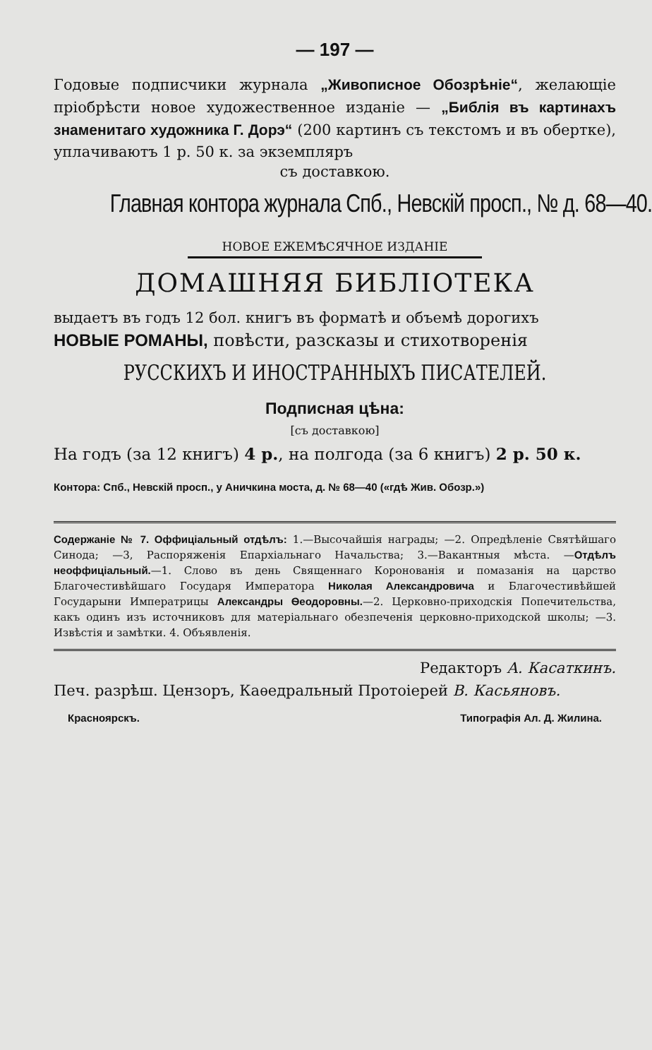— 197 —
Годовые подписчики журнала „Живописное Обозрѣніе“, желающіе пріобрѣсти новое художественное изданіе — „Библія въ картинахъ знаменитаго художника Г. Дорэ“ (200 картинъ съ текстомъ и въ обертке), уплачиваютъ 1 р. 50 к. за экземпляръ
съ доставкою.
Главная контора журнала Спб., Невскій просп., № д. 68—40.
НОВОЕ ЕЖЕМѢСЯЧНОЕ ИЗДАНІЕ
ДОМАШНЯЯ БИБЛІОТЕКА
выдаетъ въ годъ 12 бол. книгъ въ форматѣ и объемѣ дорогихъ
НОВЫЕ РОМАНЫ, повѣсти, разсказы и стихотворенія
РУССКИХЪ И ИНОСТРАННЫХЪ ПИСАТЕЛЕЙ.
Подписная цѣна:
[съ доставкою]
На годъ (за 12 книгъ) 4 р., на полгода (за 6 книгъ) 2 р. 50 к.
Контора: Спб., Невскій просп., у Аничкина моста, д. № 68—40 («гдѣ Жив. Обозр.»)
Содержаніе № 7. Оффиціальный отдѣлъ: 1.—Высочайшія награды; —2. Опредѣленіе Святѣйшаго Синода; —3, Распоряженія Епархіальнаго Начальства; 3.—Вакантныя мѣста. —Отдѣлъ неоффиціальный.—1. Слово въ день Священнаго Коронованія и помазанія на царство Благочестивѣйшаго Государя Императора Николая Александровича и Благочестивѣйшей Государыни Императрицы Александры Ѳеодоровны.—2. Церковно-приходскія Попечительства, какъ одинъ изъ источниковъ для матеріальнаго обезпеченія церковно-приходской школы; —3. Извѣстія и замѣтки. 4. Объявленія.
Редакторъ А. Касаткинъ.
Печ. разрѣш. Цензоръ, Каѳедральный Протоіерей В. Касьяновъ.
Красноярскъ. Типографія Ал. Д. Жилина.